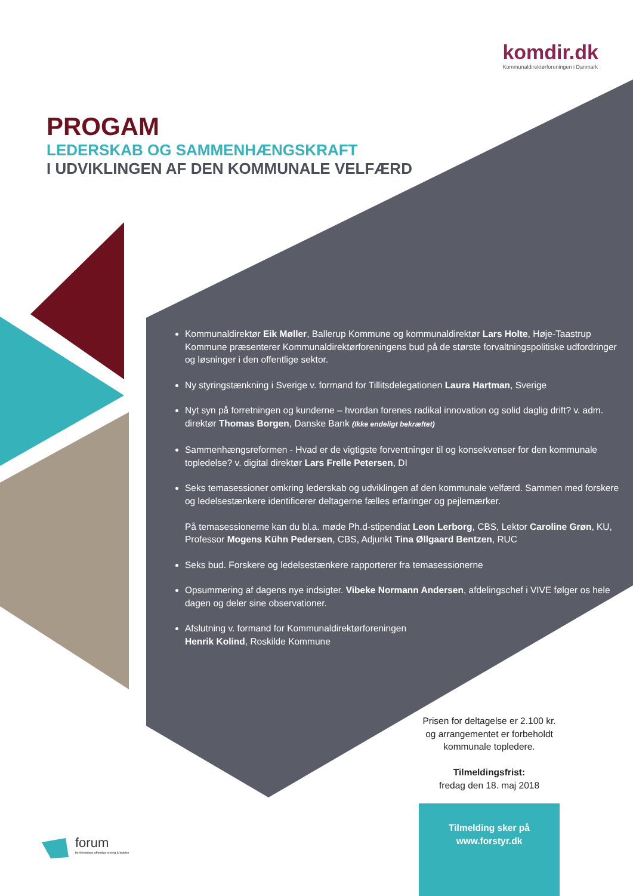komdir.dk
Kommunaldirektørforeningen i Danmark
PROGAM
LEDERSKAB OG SAMMENHÆNGSKRAFT
I UDVIKLINGEN AF DEN KOMMUNALE VELFÆRD
Kommunaldirektør Eik Møller, Ballerup Kommune og kommunaldirektør Lars Holte, Høje-Taastrup Kommune præsenterer Kommunaldirektørforeningens bud på de største forvaltningspolitiske udfordringer og løsninger i den offentlige sektor.
Ny styringstænkning i Sverige v. formand for Tillitsdelegationen Laura Hartman, Sverige
Nyt syn på forretningen og kunderne – hvordan forenes radikal innovation og solid daglig drift? v. adm. direktør Thomas Borgen, Danske Bank (Ikke endeligt bekræftet)
Sammenhængsreformen - Hvad er de vigtigste forventninger til og konsekvenser for den kommunale topledelse? v. digital direktør Lars Frelle Petersen, DI
Seks temasessioner omkring lederskab og udviklingen af den kommunale velfærd. Sammen med forskere og ledelsestænkere identificerer deltagerne fælles erfaringer og pejlemærker.
På temasessionerne kan du bl.a. møde Ph.d-stipendiat Leon Lerborg, CBS, Lektor Caroline Grøn, KU, Professor Mogens Kühn Pedersen, CBS, Adjunkt Tina Øllgaard Bentzen, RUC
Seks bud. Forskere og ledelsestænkere rapporterer fra temasessionerne
Opsummering af dagens nye indsigter. Vibeke Normann Andersen, afdelingschef i VIVE følger os hele dagen og deler sine observationer.
Afslutning v. formand for Kommunaldirektørforeningen
Henrik Kolind, Roskilde Kommune
Prisen for deltagelse er 2.100 kr.
og arrangementet er forbeholdt
kommunale topledere.
Tilmeldingsfrist:
fredag den 18. maj 2018
Tilmelding sker på
www.forstyr.dk
forum
for fremtidens offentlige styring & ledelse